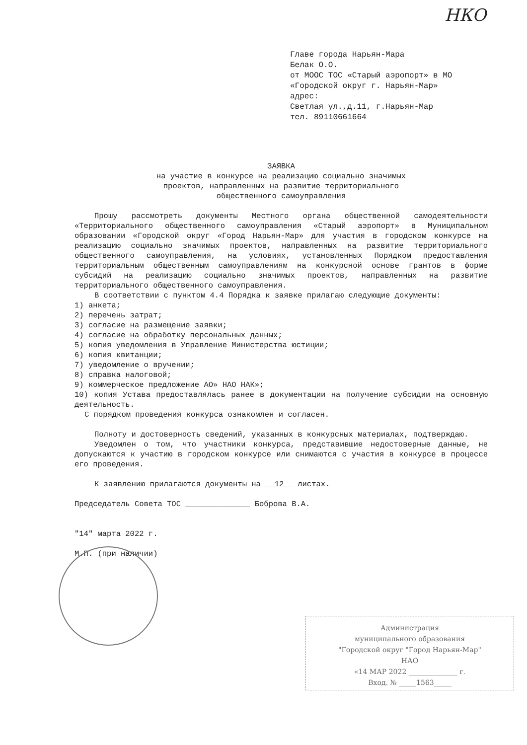НКО
Главе города Нарьян-Мара
Белак О.О.
от МООС ТОС «Старый аэропорт» в МО
«Городской округ г. Нарьян-Мар»
адрес:
Светлая ул.,д.11, г.Нарьян-Мар
тел. 89110661664
ЗАЯВКА
на участие в конкурсе на реализацию социально значимых
проектов, направленных на развитие территориального
общественного самоуправления
Прошу рассмотреть документы Местного органа общественной самодеятельности «Территориального общественного самоуправления «Старый аэропорт» в Муниципальном образовании «Городской округ «Город Нарьян-Мар» для участия в городском конкурсе на реализацию социально значимых проектов, направленных на развитие территориального общественного самоуправления, на условиях, установленных Порядком предоставления территориальным общественным самоуправлениям на конкурсной основе грантов в форме субсидий на реализацию социально значимых проектов, направленных на развитие территориального общественного самоуправления.
В соответствии с пунктом 4.4 Порядка к заявке прилагаю следующие документы:
1) анкета;
2) перечень затрат;
3) согласие на размещение заявки;
4) согласие на обработку персональных данных;
5) копия уведомления в Управление Министерства юстиции;
6) копия квитанции;
7) уведомление о вручении;
8) справка налоговой;
9) коммерческое предложение АО» НАО НАК»;
10) копия Устава предоставлялась ранее в документации на получение субсидии на основную деятельность.
С порядком проведения конкурса ознакомлен и согласен.
Полноту и достоверность сведений, указанных в конкурсных материалах, подтверждаю.
Уведомлен о том, что участники конкурса, представившие недостоверные данные, не допускаются к участию в городском конкурсе или снимаются с участия в конкурсе в процессе его проведения.
К заявлению прилагаются документы на 12 листах.
Председатель Совета ТОС ______________ Боброва В.А.
"14" марта 2022 г.
М.П. (при наличии)
Администрация
муниципального образования
"Городской округ "Город Нарьян-Мар"
НАО
«14 МАР 2022 ______________ г.
Вход. № _____1563_____